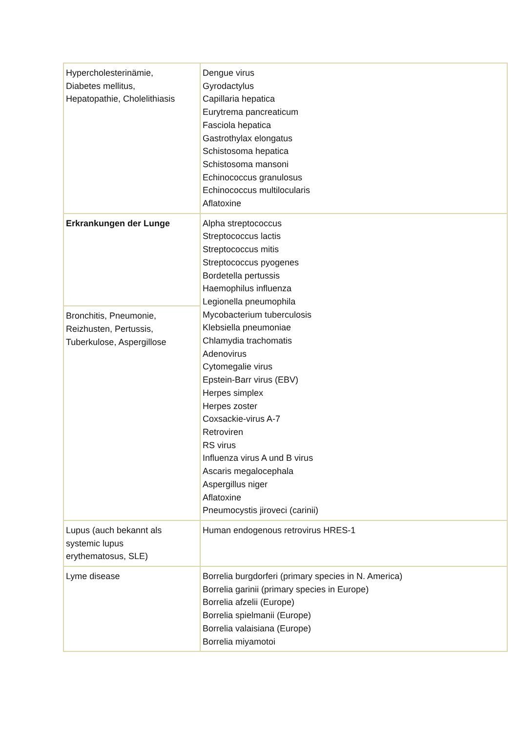| Hypercholesterinämie, Diabetes mellitus, Hepatopathie, Cholelithiasis | Dengue virus Gyrodactylus Capillaria hepatica Eurytrema pancreaticum Fasciola hepatica Gastrothylax elongatus Schistosoma hepatica Schistosoma mansoni Echinococcus granulosus Echinococcus multilocularis Aflatoxine |
| Erkrankungen der Lunge | Alpha streptococcus Streptococcus lactis Streptococcus mitis Streptococcus pyogenes Bordetella pertussis Haemophilus influenza Legionella pneumophila Mycobacterium tuberculosis Klebsiella pneumoniae Chlamydia trachomatis Adenovirus Cytomegalie virus Epstein-Barr virus (EBV) Herpes simplex Herpes zoster Coxsackie-virus A-7 Retroviren RS virus Influenza virus A und B virus Ascaris megalocephala Aspergillus niger Aflatoxine Pneumocystis jiroveci (carinii) |
| Bronchitis, Pneumonie, Reizhusten, Pertussis, Tuberkulose, Aspergillose | |
| Lupus (auch bekannt als systemic lupus erythematosus, SLE) | Human endogenous retrovirus HRES-1 |
| Lyme disease | Borrelia burgdorferi (primary species in N. America) Borrelia garinii (primary species in Europe) Borrelia afzelii (Europe) Borrelia spielmanii (Europe) Borrelia valaisiana (Europe) Borrelia miyamotoi |